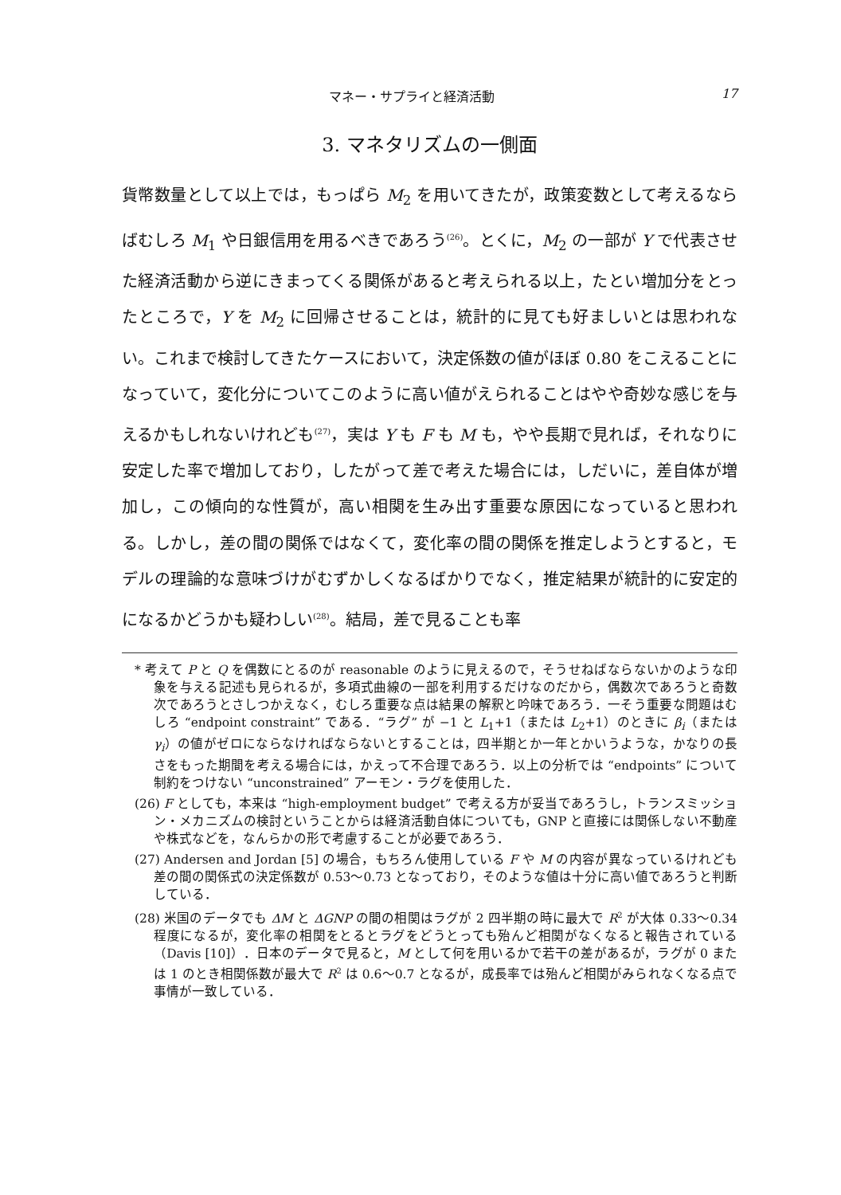マネー・サプライと経済活動 17
3. マネタリズムの一側面
貨幣数量として以上では，もっぱら M<sub>2</sub> を用いてきたが，政策変数として考えるならばむしろ M<sub>1</sub> や日銀信用を用るべきであろう<sup>(26)</sup>。とくに，M<sub>2</sub> の一部が Y で代表させた経済活動から逆にきまってくる関係があると考えられる以上，たとい増加分をとったところで，Y を M<sub>2</sub> に回帰させることは，統計的に見ても好ましいとは思われない。これまで検討してきたケースにおいて，決定係数の値がほぼ 0.80 をこえることになっていて，変化分についてこのように高い値がえられることはやや奇妙な感じを与えるかもしれないけれども<sup>(27)</sup>，実は Y も F も M も，やや長期で見れば，それなりに安定した率で増加しており，したがって差で考えた場合には，しだいに，差自体が増加し，この傾向的な性質が，高い相関を生み出す重要な原因になっていると思われる。しかし，差の間の関係ではなくて，変化率の間の関係を推定しようとすると，モデルの理論的な意味づけがむずかしくなるばかりでなく，推定結果が統計的に安定的になるかどうかも疑わしい<sup>(28)</sup>。結局，差で見ることも率
* 考えて P と Q を偶数にとるのが reasonable のように見えるので，そうせねばならないかのような印象を与える記述も見られるが，多項式曲線の一部を利用するだけなのだから，偶数次であろうと奇数次であろうとさしつかえなく，むしろ重要な点は結果の解釈と吟味であろう．一そう重要な問題はむしろ “endpoint constraint” である．“ラグ” が −1 と L<sub>1</sub>+1（または L<sub>2</sub>+1）のときに β<sub>i</sub>（または γ<sub>i</sub>）の値がゼロにならなければならないとすることは，四半期とか一年とかいうような，かなりの長さをもった期間を考える場合には，かえって不合理であろう．以上の分析では “endpoints” について制約をつけない “unconstrained” アーモン・ラグを使用した．
(26) F としても，本来は “high-employment budget” で考える方が妥当であろうし，トランスミッション・メカニズムの検討ということからは経済活動自体についても，GNP と直接には関係しない不動産や株式などを，なんらかの形で考慮することが必要であろう．
(27) Andersen and Jordan [5] の場合，もちろん使用している F や M の内容が異なっているけれども差の間の関係式の決定係数が 0.53〜0.73 となっており，そのような値は十分に高い値であろうと判断している．
(28) 米国のデータでも ΔM と ΔGNP の間の相関はラグが 2 四半期の時に最大で R<sup>2</sup> が大体 0.33〜0.34 程度になるが，変化率の相関をとるとラグをどうとっても殆んど相関がなくなると報告されている（Davis [10]）．日本のデータで見ると，M として何を用いるかで若干の差があるが，ラグが 0 または 1 のとき相関係数が最大で R<sup>2</sup> は 0.6〜0.7 となるが，成長率では殆んど相関がみられなくなる点で事情が一致している．